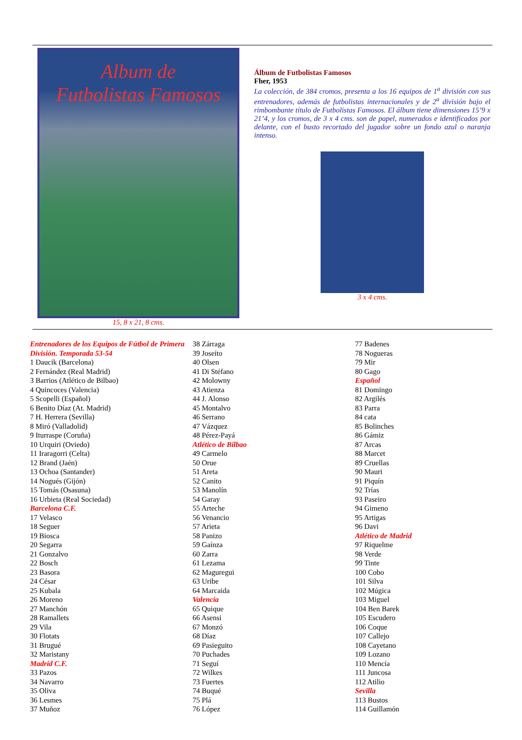Album de
Futbolistas Famosos
15, 8 x 21, 8 cms.
Álbum de Futbolistas Famosos
Fher, 1953
La colección, de 384 cromos, presenta a los 16 equipos de 1<sup>a</sup> división con sus entrenadores, además de futbolistas internacionales y de 2<sup>a</sup> división bajo el rimbombante título de Futbolistas Famosos. El álbum tiene dimensiones 15’9 x 21’4, y los cromos, de 3 x 4 cms. son de papel, numerados e identificados por delante, con el busto recortado del jugador sobre un fondo azul o naranja intenso.
3 x 4 cms.
Entrenadores de los Equipos de Fútbol de Primera División. Temporada 53-54
1 Daucik (Barcelona)
2 Fernández (Real Madrid)
3 Barrios (Atlético de Bilbao)
4 Quincoces (Valencia)
5 Scopelli (Español)
6 Benito Díaz (At. Madrid)
7 H. Herrera (Sevilla)
8 Miró (Valladolid)
9 Iturraspe (Coruña)
10 Urquiri (Oviedo)
11 Iraragorri (Celta)
12 Brand (Jaén)
13 Ochoa (Santander)
14 Nogués (Gijón)
15 Tomás (Osasuna)
16 Urbieta (Real Sociedad)
Barcelona C.F.
17 Velasco
18 Seguer
19 Biosca
20 Segarra
21 Gonzalvo
22 Bosch
23 Basora
24 César
25 Kubala
26 Moreno
27 Manchón
28 Ramallets
29 Vila
30 Flotats
31 Brugué
32 Maristany
Madrid C.F.
33 Pazos
34 Navarro
35 Oliva
36 Lesmes
37 Muñoz
38 Zárraga
39 Joseíto
40 Olsen
41 Di Stéfano
42 Molowny
43 Atienza
44 J. Alonso
45 Montalvo
46 Serrano
47 Vázquez
48 Pérez-Payá
Atlético de Bilbao
49 Carmelo
50 Orue
51 Areta
52 Canito
53 Manolín
54 Garay
55 Arteche
56 Venancio
57 Arieta
58 Panizo
59 Gaínza
60 Zarra
61 Lezama
62 Maguregui
63 Uribe
64 Marcaida
Valencia
65 Quique
66 Asensi
67 Monzó
68 Díaz
69 Pasieguito
70 Puchades
71 Seguí
72 Wilkes
73 Fuertes
74 Buqué
75 Plá
76 López
77 Badenes
78 Nogueras
79 Mir
80 Gago
Español
81 Domingo
82 Argilés
83 Parra
84 cata
85 Bolinches
86 Gámiz
87 Arcas
88 Marcet
89 Cruellas
90 Mauri
91 Piquín
92 Trías
93 Paseiro
94 Gimeno
95 Artigas
96 Davi
Atlético de Madrid
97 Riquelme
98 Verde
99 Tinte
100 Cobo
101 Silva
102 Múgica
103 Miguel
104 Ben Barek
105 Escudero
106 Coque
107 Callejo
108 Cayetano
109 Lozano
110 Mencía
111 Juncosa
112 Atilio
Sevilla
113 Bustos
114 Guillamón